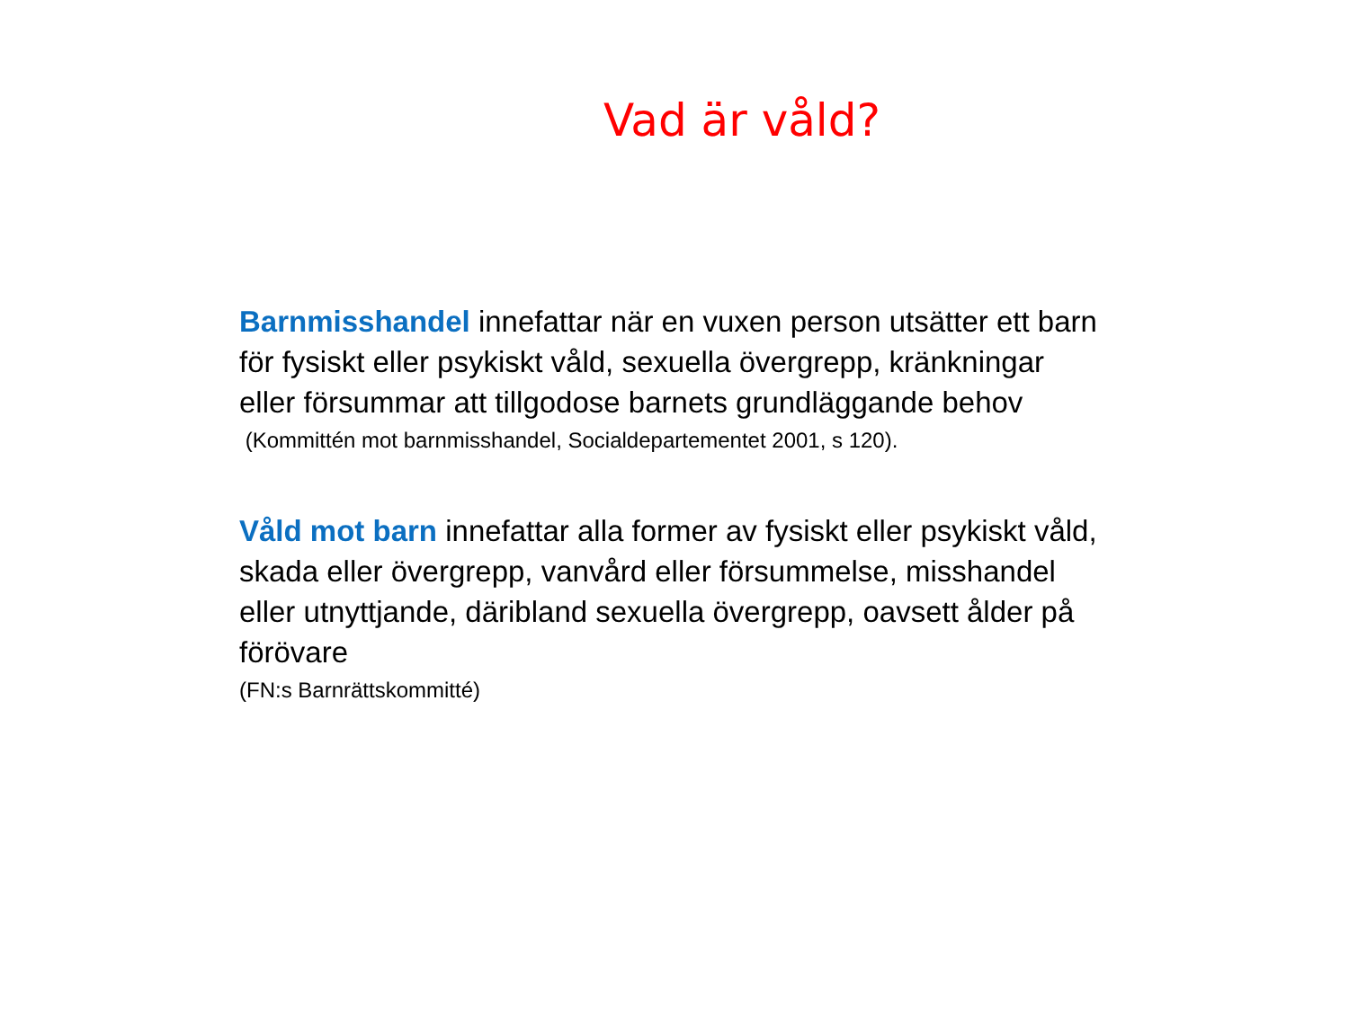Vad är våld?
Barnmisshandel innefattar när en vuxen person utsätter ett barn för fysiskt eller psykiskt våld, sexuella övergrepp, kränkningar eller försummar att tillgodose barnets grundläggande behov
(Kommittén mot barnmisshandel, Socialdepartementet 2001, s 120).
Våld mot barn innefattar alla former av fysiskt eller psykiskt våld, skada eller övergrepp, vanvård eller försummelse, misshandel eller utnyttjande, däribland sexuella övergrepp, oavsett ålder på förövare
(FN:s Barnrättskommitté)